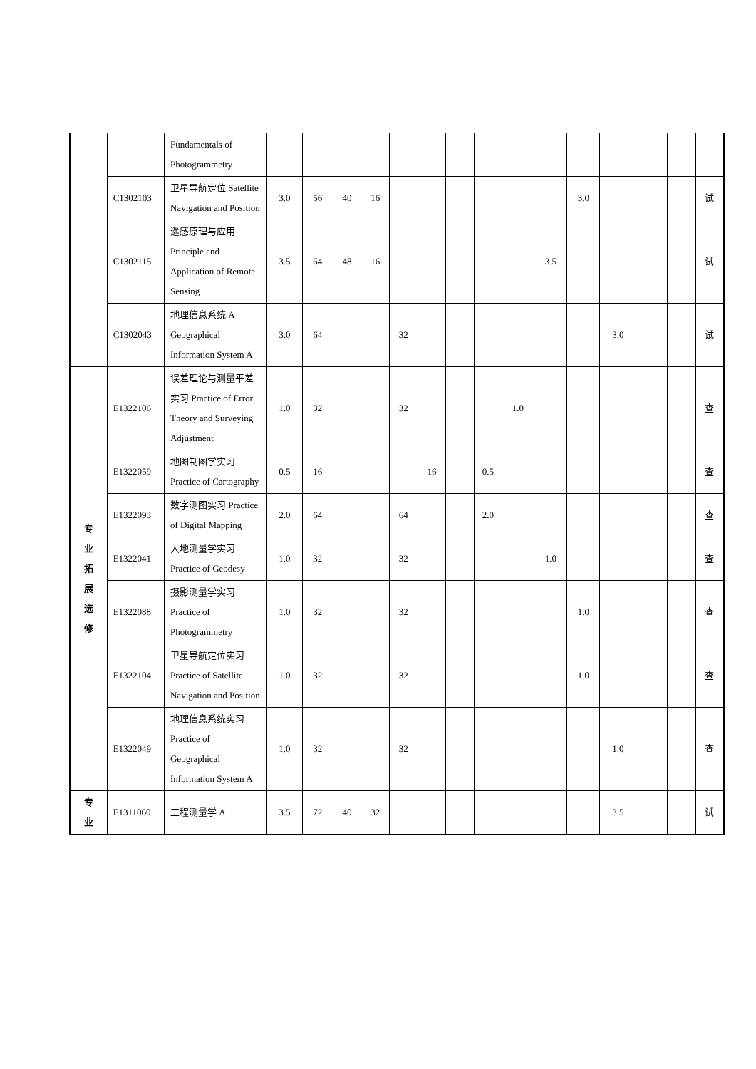| | | Fundamentals of Photogrammetry | | | | | | | | | | | | | | | |
| | C1302103 | 卫星导航定位 Satellite Navigation and Position | 3.0 | 56 | 40 | 16 | | | | | | | 3.0 | | | | 试 |
| | C1302115 | 遥感原理与应用 Principle and Application of Remote Sensing | 3.5 | 64 | 48 | 16 | | | | | | 3.5 | | | | | 试 |
| | C1302043 | 地理信息系统 A Geographical Information System A | 3.0 | 64 | | | 32 | | | | | | | 3.0 | | | 试 |
| 专 业 拓 展 选 修 | E1322106 | 误差理论与测量平差实习 Practice of Error Theory and Surveying Adjustment | 1.0 | 32 | | | 32 | | | | 1.0 | | | | | | 查 |
| | E1322059 | 地图制图学实习 Practice of Cartography | 0.5 | 16 | | | | 16 | | 0.5 | | | | | | | 查 |
| | E1322093 | 数字测图实习 Practice of Digital Mapping | 2.0 | 64 | | | 64 | | | 2.0 | | | | | | | 查 |
| | E1322041 | 大地测量学实习 Practice of Geodesy | 1.0 | 32 | | | 32 | | | | | 1.0 | | | | | 查 |
| | E1322088 | 摄影测量学实习 Practice of Photogrammetry | 1.0 | 32 | | | 32 | | | | | | 1.0 | | | | 查 |
| | E1322104 | 卫星导航定位实习 Practice of Satellite Navigation and Position | 1.0 | 32 | | | 32 | | | | | | 1.0 | | | | 查 |
| | E1322049 | 地理信息系统实习 Practice of Geographical Information System A | 1.0 | 32 | | | 32 | | | | | | | 1.0 | | | 查 |
| 专 业 | E1311060 | 工程测量学 A | 3.5 | 72 | 40 | 32 | | | | | | | | 3.5 | | | 试 |